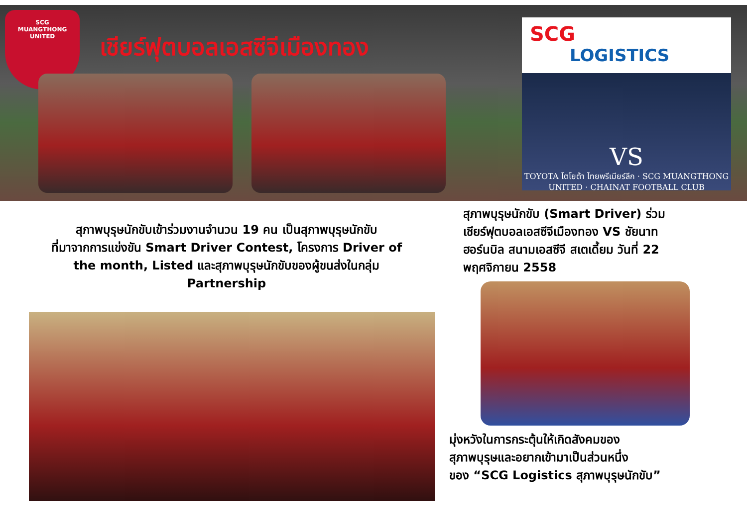SCG
MUANGTHONG
UNITED
เชียร์ฟุตบอลเอสซีจีเมืองทอง
SCG
LOGISTICS
VS
TOYOTA โตโยต้า ไทยพรีเมียร์ลีก · SCG MUANGTHONG UNITED · CHAINAT FOOTBALL CLUB
สุภาพบุรุษนักขับเข้าร่วมงานจำนวน 19 คน เป็นสุภาพบุรุษนักขับ
ที่มาจากการแข่งขัน Smart Driver Contest, โครงการ Driver of
the month, Listed และสุภาพบุรุษนักขับของผู้ขนส่งในกลุ่ม
Partnership
สุภาพบุรุษนักขับ (Smart Driver) ร่วม
เชียร์ฟุตบอลเอสซีจีเมืองทอง VS ชัยนาท
ฮอร์นบิล สนามเอสซีจี สเตเดี้ยม วันที่ 22
พฤศจิกายน 2558
มุ่งหวังในการกระตุ้นให้เกิดสังคมของ
สุภาพบุรุษและอยากเข้ามาเป็นส่วนหนึ่ง
ของ “SCG Logistics สุภาพบุรุษนักขับ”